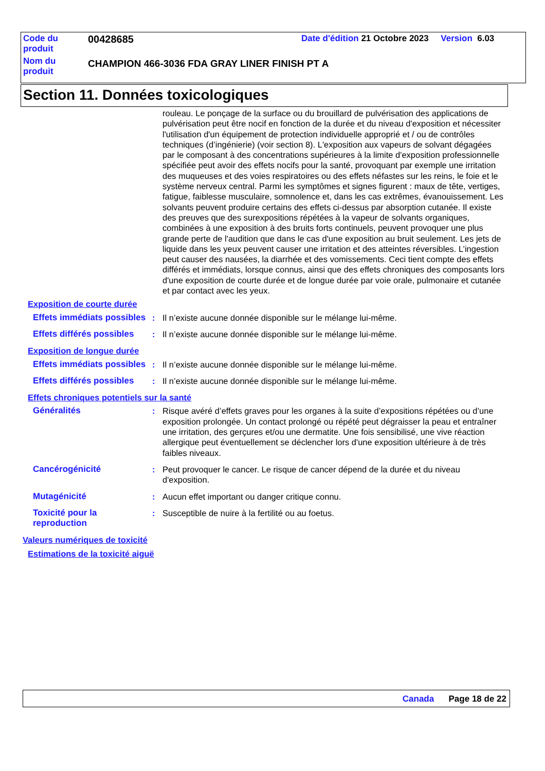| Code du produit | 00428685 | Date d'édition 21 Octobre 2023 Version 6.03 |
| Nom du produit | CHAMPION 466-3036 FDA GRAY LINER FINISH PT A | |
Section 11. Données toxicologiques
rouleau. Le ponçage de la surface ou du brouillard de pulvérisation des applications de pulvérisation peut être nocif en fonction de la durée et du niveau d'exposition et nécessiter l'utilisation d'un équipement de protection individuelle approprié et / ou de contrôles techniques (d’ingénierie) (voir section 8). L'exposition aux vapeurs de solvant dégagées par le composant à des concentrations supérieures à la limite d'exposition professionnelle spécifiée peut avoir des effets nocifs pour la santé, provoquant par exemple une irritation des muqueuses et des voies respiratoires ou des effets néfastes sur les reins, le foie et le système nerveux central. Parmi les symptômes et signes figurent : maux de tête, vertiges, fatigue, faiblesse musculaire, somnolence et, dans les cas extrêmes, évanouissement. Les solvants peuvent produire certains des effets ci-dessus par absorption cutanée. Il existe des preuves que des surexpositions répétées à la vapeur de solvants organiques, combinées à une exposition à des bruits forts continuels, peuvent provoquer une plus grande perte de l'audition que dans le cas d'une exposition au bruit seulement. Les jets de liquide dans les yeux peuvent causer une irritation et des atteintes réversibles. L’ingestion peut causer des nausées, la diarrhée et des vomissements. Ceci tient compte des effets différés et immédiats, lorsque connus, ainsi que des effets chroniques des composants lors d'une exposition de courte durée et de longue durée par voie orale, pulmonaire et cutanée et par contact avec les yeux.
Exposition de courte durée
Effets immédiats possibles
: Il n’existe aucune donnée disponible sur le mélange lui-même.
Effets différés possibles
: Il n’existe aucune donnée disponible sur le mélange lui-même.
Exposition de longue durée
Effets immédiats possibles
: Il n’existe aucune donnée disponible sur le mélange lui-même.
Effets différés possibles
: Il n’existe aucune donnée disponible sur le mélange lui-même.
Effets chroniques potentiels sur la santé
Généralités : Risque avéré d’effets graves pour les organes à la suite d’expositions répétées ou d’une exposition prolongée. Un contact prolongé ou répété peut dégraisser la peau et entraîner une irritation, des gerçures et/ou une dermatite. Une fois sensibilisé, une vive réaction allergique peut éventuellement se déclencher lors d'une exposition ultérieure à de très faibles niveaux.
Cancérogénicité : Peut provoquer le cancer. Le risque de cancer dépend de la durée et du niveau d'exposition.
Mutagénicité : Aucun effet important ou danger critique connu.
Toxicité pour la reproduction
: Susceptible de nuire à la fertilité ou au foetus.
Valeurs numériques de toxicité
Estimations de la toxicité aiguë
Canada Page 18 de 22